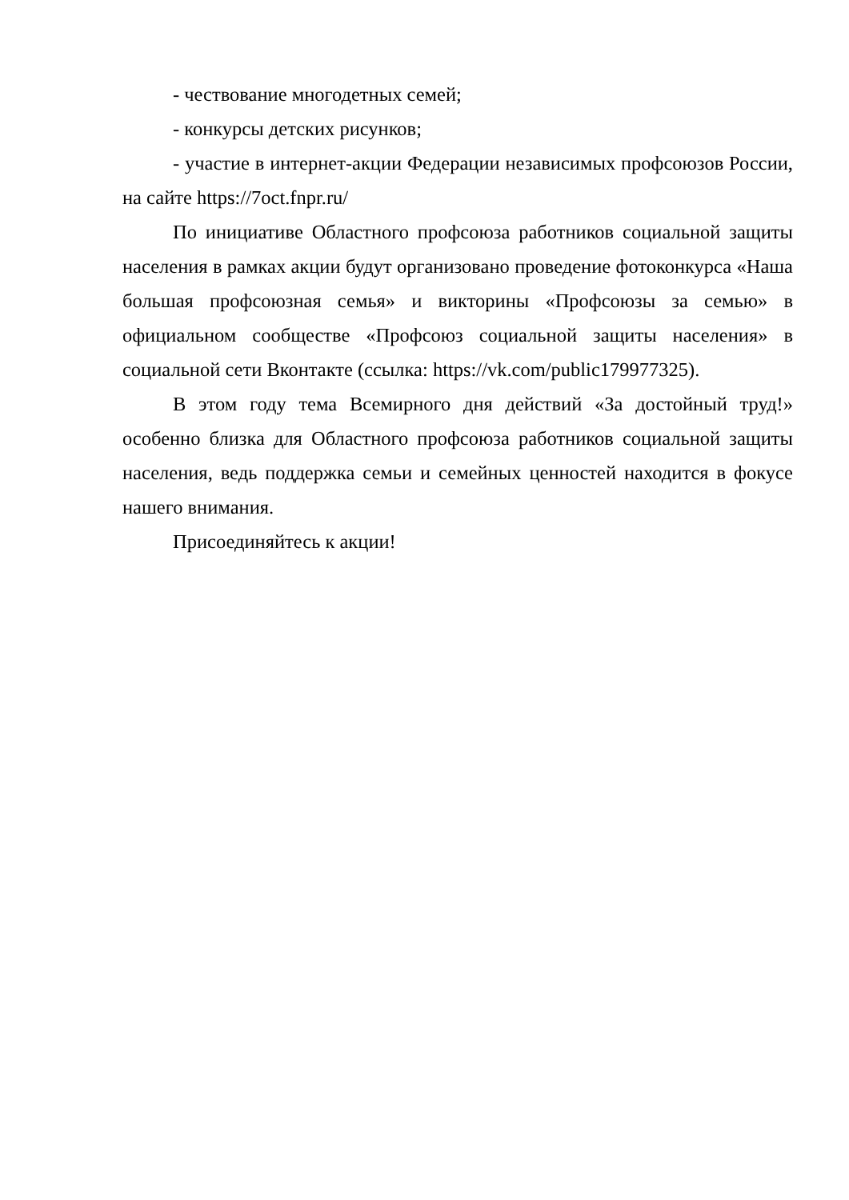- чествование многодетных семей;
- конкурсы детских рисунков;
- участие в интернет-акции Федерации независимых профсоюзов России, на сайте https://7oct.fnpr.ru/
По инициативе Областного профсоюза работников социальной защиты населения в рамках акции будут организовано проведение фотоконкурса «Наша большая профсоюзная семья» и викторины «Профсоюзы за семью» в официальном сообществе «Профсоюз социальной защиты населения» в социальной сети Вконтакте (ссылка: https://vk.com/public179977325).
В этом году тема Всемирного дня действий «За достойный труд!» особенно близка для Областного профсоюза работников социальной защиты населения, ведь поддержка семьи и семейных ценностей находится в фокусе нашего внимания.
Присоединяйтесь к акции!